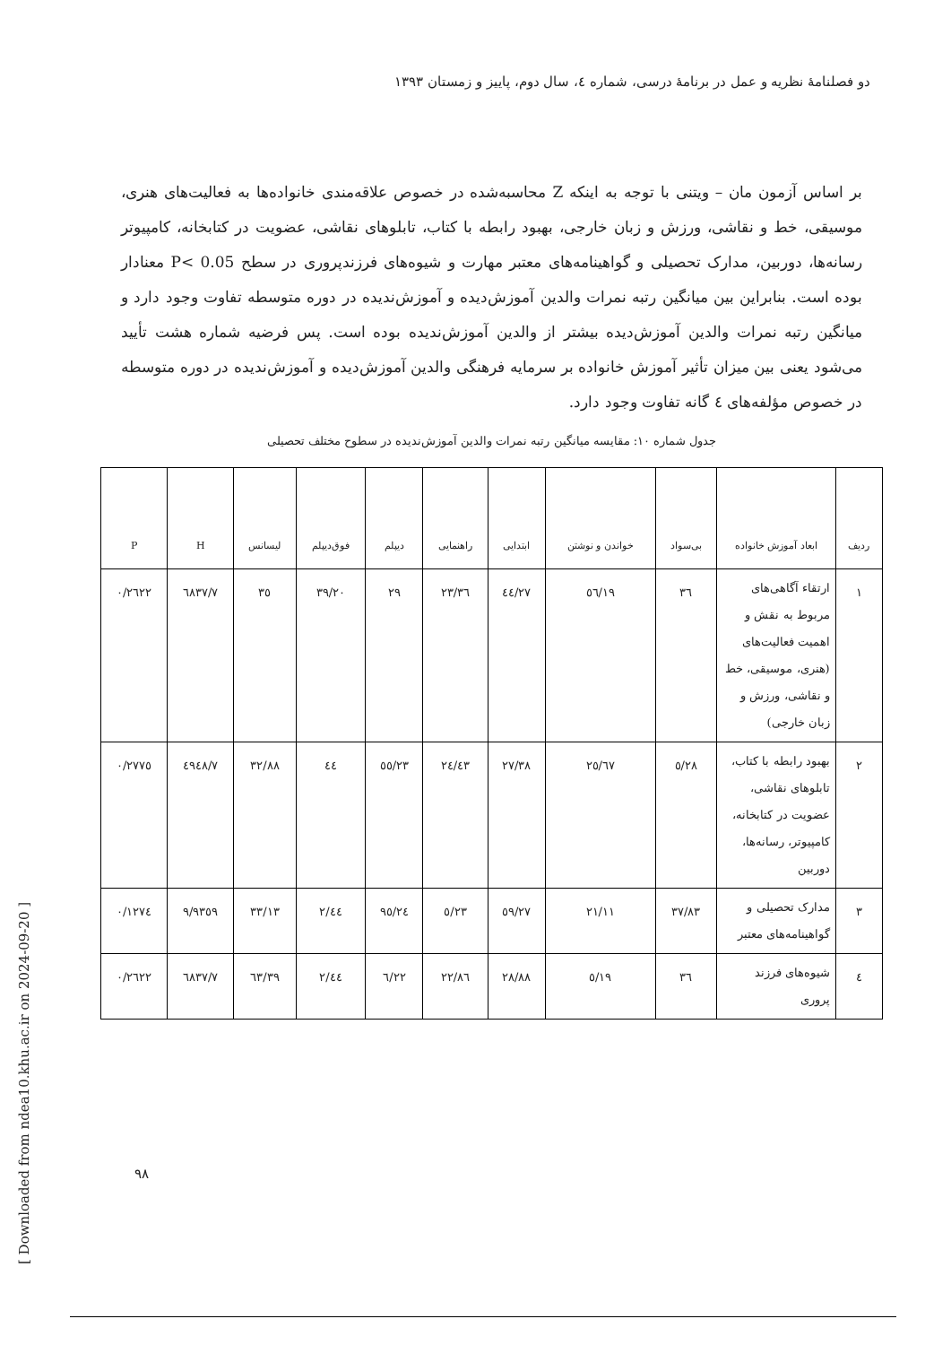دو فصلنامهٔ نظریه و عمل در برنامهٔ درسی، شماره ٤، سال دوم، پاییز و زمستان ۱۳۹۳
بر اساس آزمون مان – ویتنی با توجه به اینکه Z محاسبه‌شده در خصوص علاقه‌مندی خانواده‌ها به فعالیت‌های هنری، موسیقی، خط و نقاشی، ورزش و زبان خارجی، بهبود رابطه با کتاب، تابلوهای نقاشی، عضویت در کتابخانه، کامپیوتر رسانه‌ها، دوربین، مدارک تحصیلی و گواهینامه‌های معتبر مهارت و شیوه‌های فرزندپروری در سطح P< 0.05 معنادار بوده است. بنابراین بین میانگین رتبه نمرات والدین آموزش‌دیده و آموزش‌ندیده در دوره متوسطه تفاوت وجود دارد و میانگین رتبه نمرات والدین آموزش‌دیده بیشتر از والدین آموزش‌ندیده بوده است. پس فرضیه شماره هشت تأیید می‌شود یعنی بین میزان تأثیر آموزش خانواده بر سرمایه فرهنگی والدین آموزش‌دیده و آموزش‌ندیده در دوره متوسطه در خصوص مؤلفه‌های ٤ گانه تفاوت وجود دارد.
جدول شماره ۱۰: مقایسه میانگین رتبه نمرات والدین آموزش‌ندیده در سطوح مختلف تحصیلی
| ردیف | ابعاد آموزش خانواده | بی‌سواد | خواندن و نوشتن | ابتدایی | راهنمایی | دیپلم | فوق‌دیپلم | لیسانس | H | P |
| --- | --- | --- | --- | --- | --- | --- | --- | --- | --- | --- |
| ۱ | ارتقاء آگاهی‌های مربوط به نقش و اهمیت فعالیت‌های (هنری، موسیقی، خط و نقاشی، ورزش و زبان خارجی) | ۳٦ | ۱۹/٥٦ | ۲۷/٤٤ | ۲۳/۳٦ | ۲۹ | ۳۹/۲۰ | ۳٥ | ۷/٦۸۳۷ | ۰/۲٦۲۲ |
| ۲ | بهبود رابطه با کتاب، تابلوهای نقاشی، عضویت در کتابخانه، کامپیوتر، رسانه‌ها، دوربین | ۲۸/٥ | ۲٥/٦۷ | ۲۷/۳۸ | ۲٤/٤۳ | ۲۳/٥٥ | ٤٤ | ۳۲/۸۸ | ۷/٤۹٤۸ | ۰/۲۷۷٥ |
| ۳ | مدارک تحصیلی و گواهینامه‌های معتبر | ۳۷/۸۳ | ۲۱/۱۱ | ۲۷/٥۹ | ۲۳/٥ | ۲٤/۹٥ | ٤٤/۲ | ۳۳/۱۳ | ۹/۹۳٥۹ | ۰/۱۲۷٤ |
| ٤ | شیوه‌های فرزند پروری | ۳٦ | ۱۹/٥ | ۲۸/۸۸ | ۲۲/۸٦ | ۲۲/٦ | ٤٤/۲ | ۳۹/٦۳ | ۷/٦۸۳۷ | ۰/۲٦۲۲ |
۹۸
[ Downloaded from ndea10.khu.ac.ir on 2024-09-20 ]